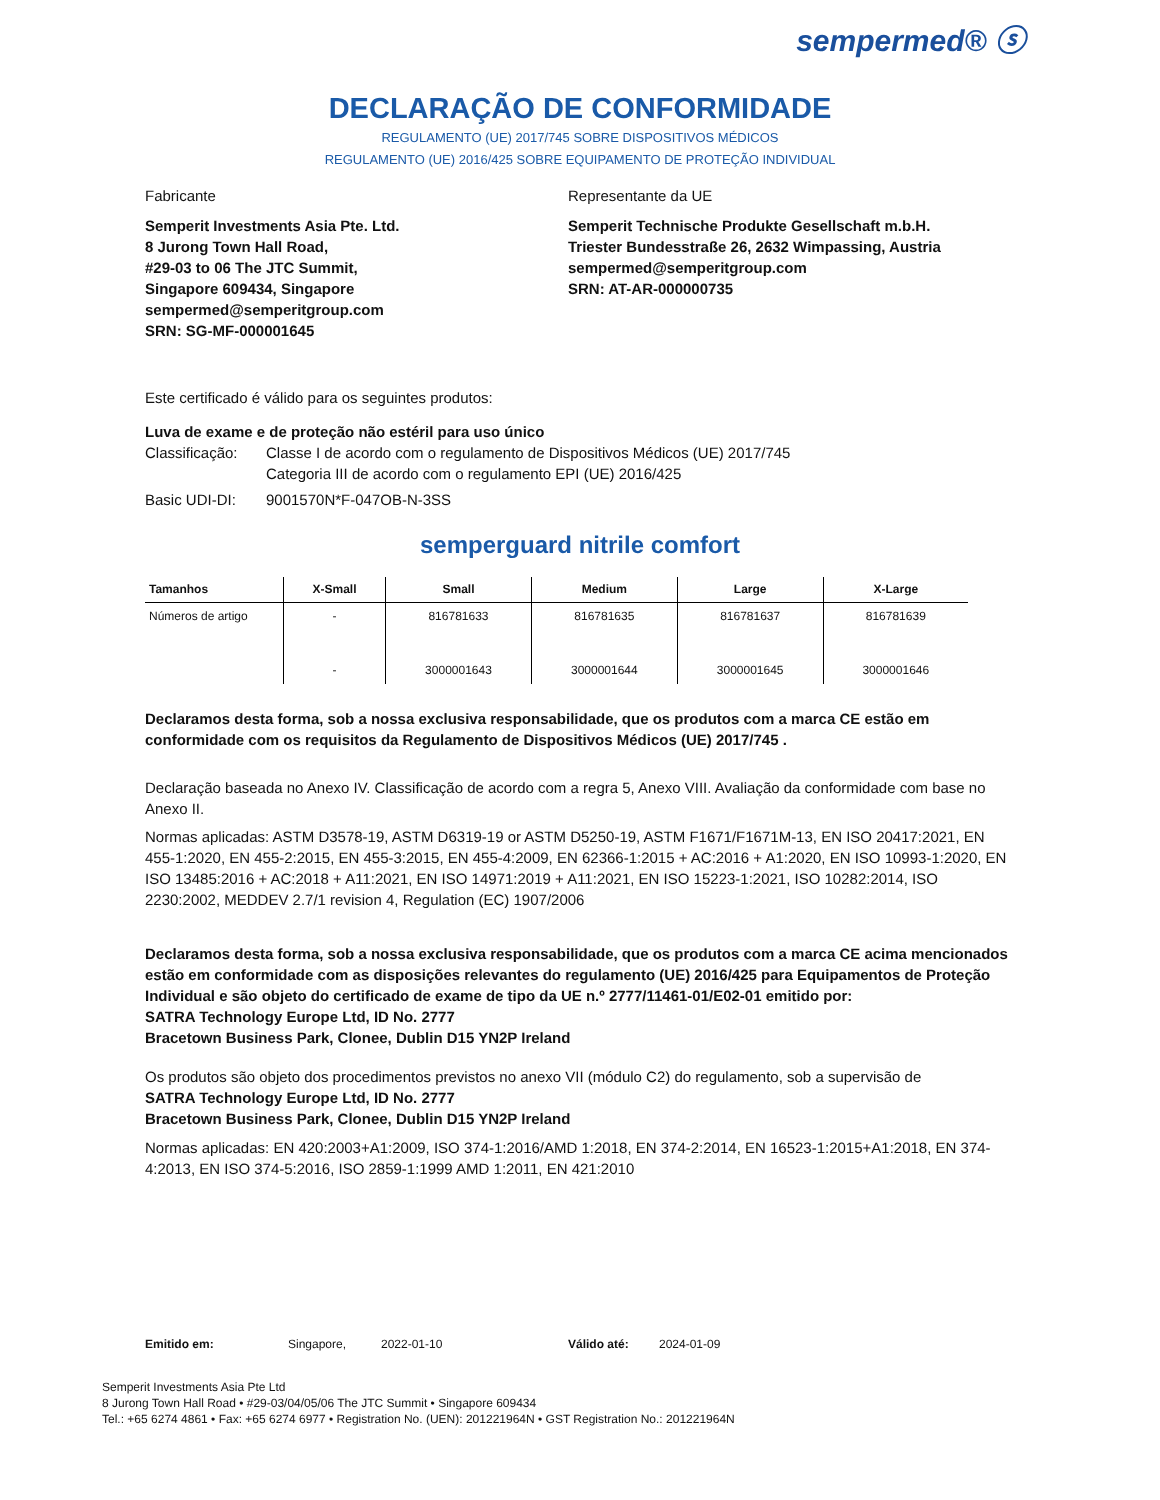sempermed® ⓢ
DECLARAÇÃO DE CONFORMIDADE
REGULAMENTO (UE) 2017/745 SOBRE DISPOSITIVOS MÉDICOS
REGULAMENTO (UE) 2016/425 SOBRE EQUIPAMENTO DE PROTEÇÃO INDIVIDUAL
Fabricante
Semperit Investments Asia Pte. Ltd.
8 Jurong Town Hall Road,
#29-03 to 06 The JTC Summit,
Singapore 609434, Singapore
sempermed@semperitgroup.com
SRN: SG-MF-000001645
Representante da UE
Semperit Technische Produkte Gesellschaft m.b.H.
Triester Bundesstraße 26, 2632 Wimpassing, Austria
sempermed@semperitgroup.com
SRN: AT-AR-000000735
Este certificado é válido para os seguintes produtos:
Luva de exame e de proteção não estéril para uso único
Classificação: Classe I de acordo com o regulamento de Dispositivos Médicos (UE) 2017/745
Categoria III de acordo com o regulamento EPI (UE) 2016/425
Basic UDI-DI: 9001570N*F-047OB-N-3SS
semperguard nitrile comfort
| Tamanhos | X-Small | Small | Medium | Large | X-Large |
| --- | --- | --- | --- | --- | --- |
| Números de artigo | - | 816781633 | 816781635 | 816781637 | 816781639 |
| | - | 3000001643 | 3000001644 | 3000001645 | 3000001646 |
Declaramos desta forma, sob a nossa exclusiva responsabilidade, que os produtos com a marca CE estão em conformidade com os requisitos da Regulamento de Dispositivos Médicos (UE) 2017/745 .
Declaração baseada no Anexo IV. Classificação de acordo com a regra 5, Anexo VIII. Avaliação da conformidade com base no Anexo II.
Normas aplicadas: ASTM D3578-19, ASTM D6319-19 or ASTM D5250-19, ASTM F1671/F1671M-13, EN ISO 20417:2021, EN 455-1:2020, EN 455-2:2015, EN 455-3:2015, EN 455-4:2009, EN 62366-1:2015 + AC:2016 + A1:2020, EN ISO 10993-1:2020, EN ISO 13485:2016 + AC:2018 + A11:2021, EN ISO 14971:2019 + A11:2021, EN ISO 15223-1:2021, ISO 10282:2014, ISO 2230:2002, MEDDEV 2.7/1 revision 4, Regulation (EC) 1907/2006
Declaramos desta forma, sob a nossa exclusiva responsabilidade, que os produtos com a marca CE acima mencionados estão em conformidade com as disposições relevantes do regulamento (UE) 2016/425 para Equipamentos de Proteção Individual e são objeto do certificado de exame de tipo da UE n.º 2777/11461-01/E02-01 emitido por:
SATRA Technology Europe Ltd, ID No. 2777
Bracetown Business Park, Clonee, Dublin D15 YN2P Ireland
Os produtos são objeto dos procedimentos previstos no anexo VII (módulo C2) do regulamento, sob a supervisão de
SATRA Technology Europe Ltd, ID No. 2777
Bracetown Business Park, Clonee, Dublin D15 YN2P Ireland
Normas aplicadas: EN 420:2003+A1:2009, ISO 374-1:2016/AMD 1:2018, EN 374-2:2014, EN 16523-1:2015+A1:2018, EN 374-4:2013, EN ISO 374-5:2016, ISO 2859-1:1999 AMD 1:2011, EN 421:2010
Emitido em: Singapore, 2022-01-10 Válido até: 2024-01-09
Semperit Investments Asia Pte Ltd
8 Jurong Town Hall Road • #29-03/04/05/06 The JTC Summit • Singapore 609434
Tel.: +65 6274 4861 • Fax: +65 6274 6977 • Registration No. (UEN): 201221964N • GST Registration No.: 201221964N